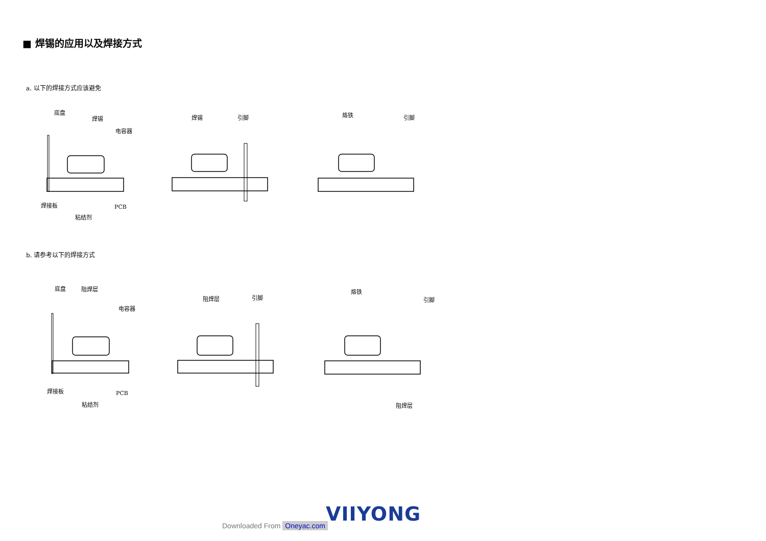■ 焊锡的应用以及焊接方式
a. 以下的焊接方式应该避免
底盘
焊锡
电容器
焊接板
粘结剂
PCB
焊锡
引脚
烙铁
引脚
b. 请参考以下的焊接方式
底盘
阻焊层
电容器
焊接板
粘结剂
PCB
阻焊层
引脚
烙铁
引脚
阻焊层
VIIYONG
Downloaded From Oneyac.com